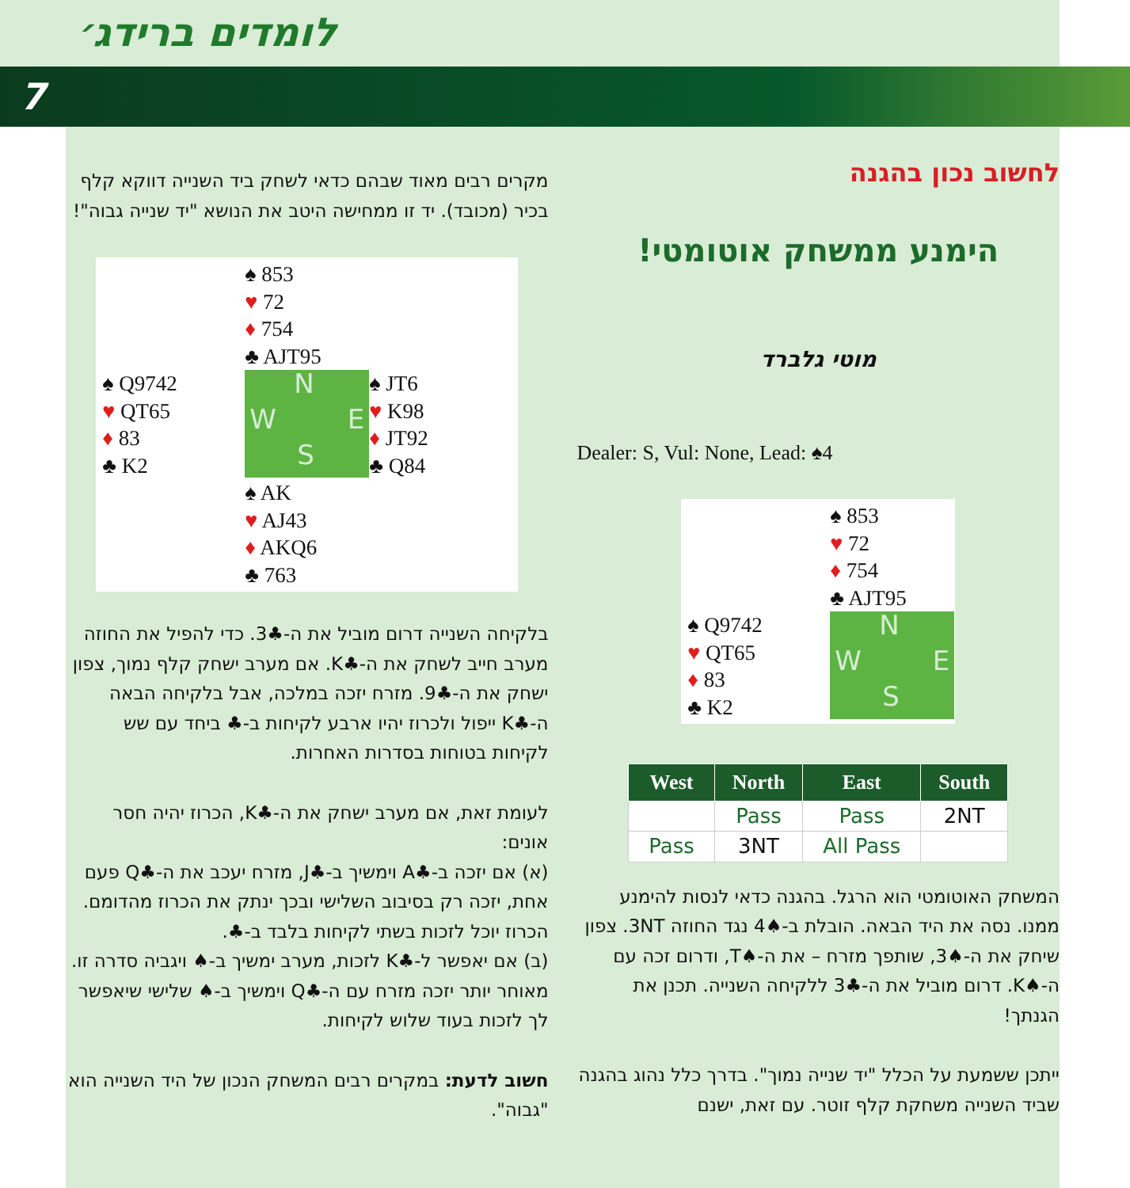לומדים ברידג׳
7
לחשוב נכון בהגנה
הימנע ממשחק אוטומטי!
מוטי גלברד
Dealer: S, Vul: None, Lead: ♠4
♠ 853
♥ 72
♦ 754
♣ AJT95
♠ Q9742
♥ QT65
♦ 83
♣ K2
N
W E
S
| West | North | East | South |
| --- | --- | --- | --- |
| | Pass | Pass | 2NT |
| Pass | 3NT | All Pass | |
המשחק האוטומטי הוא הרגל. בהגנה כדאי לנסות להימנע ממנו. נסה את היד הבאה. הובלת ב-♠4 נגד החוזה 3NT. צפון שיחק את ה-♠3, שותפך מזרח – את ה-♠T, ודרום זכה עם ה-♠K. דרום מוביל את ה-♣3 ללקיחה השנייה. תכנן את הגנתך!
ייתכן ששמעת על הכלל "יד שנייה נמוך". בדרך כלל נהוג בהגנה שביד השנייה משחקת קלף זוטר. עם זאת, ישנם
מקרים רבים מאוד שבהם כדאי לשחק ביד השנייה דווקא קלף בכיר (מכובד). יד זו ממחישה היטב את הנושא "יד שנייה גבוה"!
♠ 853
♥ 72
♦ 754
♣ AJT95
♠ Q9742
♥ QT65
♦ 83
♣ K2
N
W E
S
♠ JT6
♥ K98
♦ JT92
♣ Q84
♠ AK
♥ AJ43
♦ AKQ6
♣ 763
בלקיחה השנייה דרום מוביל את ה-♣3. כדי להפיל את החוזה מערב חייב לשחק את ה-♣K. אם מערב ישחק קלף נמוך, צפון ישחק את ה-♣9. מזרח יזכה במלכה, אבל בלקיחה הבאה ה-♣K ייפול ולכרוז יהיו ארבע לקיחות ב-♣ ביחד עם שש לקיחות בטוחות בסדרות האחרות.
לעומת זאת, אם מערב ישחק את ה-♣K, הכרוז יהיה חסר אונים:
(א) אם יזכה ב-♣A וימשיך ב-♣J, מזרח יעכב את ה-♣Q פעם אחת, יזכה רק בסיבוב השלישי ובכך ינתק את הכרוז מהדומם. הכרוז יוכל לזכות בשתי לקיחות בלבד ב-♣.
(ב) אם יאפשר ל-♣K לזכות, מערב ימשיך ב-♠ ויגביה סדרה זו. מאוחר יותר יזכה מזרח עם ה-♣Q וימשיך ב-♠ שלישי שיאפשר לך לזכות בעוד שלוש לקיחות.
חשוב לדעת: במקרים רבים המשחק הנכון של היד השנייה הוא "גבוה".